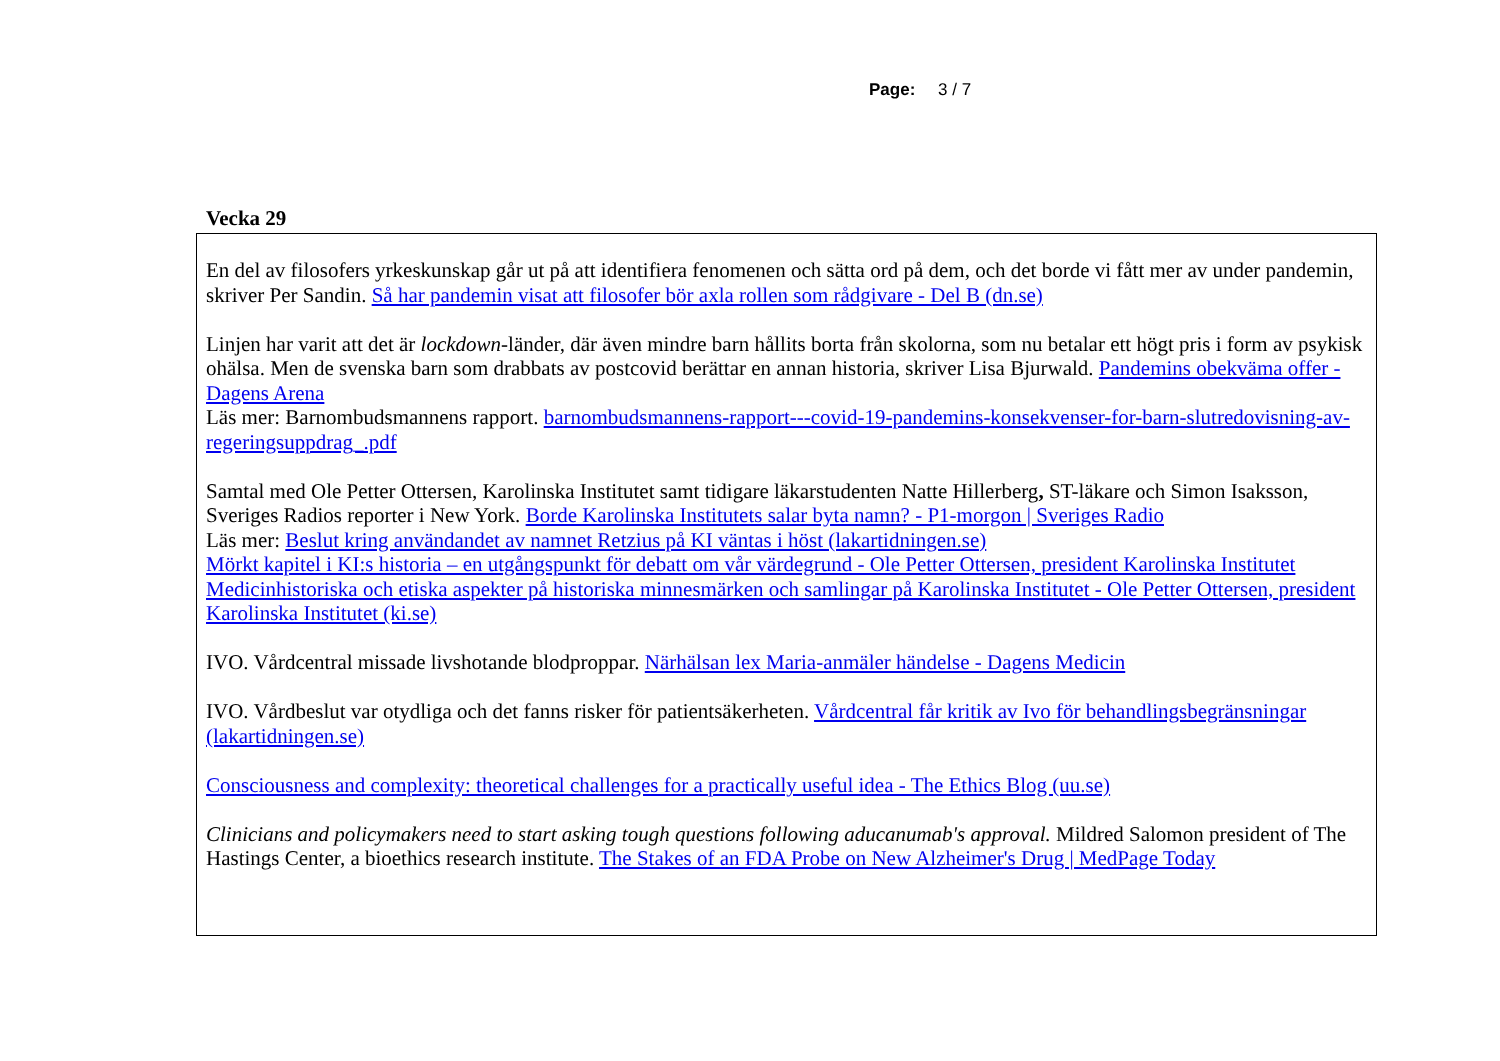Page: 3 / 7
Vecka 29
En del av filosofers yrkeskunskap går ut på att identifiera fenomenen och sätta ord på dem, och det borde vi fått mer av under pandemin, skriver Per Sandin. Så har pandemin visat att filosofer bör axla rollen som rådgivare - Del B (dn.se)
Linjen har varit att det är lockdown-länder, där även mindre barn hållits borta från skolorna, som nu betalar ett högt pris i form av psykisk ohälsa. Men de svenska barn som drabbats av postcovid berättar en annan historia, skriver Lisa Bjurwald. Pandemins obekväma offer - Dagens Arena
Läs mer: Barnombudsmannens rapport. barnombudsmannens-rapport---covid-19-pandemins-konsekvenser-for-barn-slutredovisning-av-regeringsuppdrag_.pdf
Samtal med Ole Petter Ottersen, Karolinska Institutet samt tidigare läkarstudenten Natte Hillerberg, ST-läkare och Simon Isaksson, Sveriges Radios reporter i New York. Borde Karolinska Institutets salar byta namn? - P1-morgon | Sveriges Radio
Läs mer: Beslut kring användandet av namnet Retzius på KI väntas i höst (lakartidningen.se)
Mörkt kapitel i KI:s historia – en utgångspunkt för debatt om vår värdegrund - Ole Petter Ottersen, president Karolinska Institutet
Medicinhistoriska och etiska aspekter på historiska minnesmärken och samlingar på Karolinska Institutet - Ole Petter Ottersen, president Karolinska Institutet (ki.se)
IVO. Vårdcentral missade livshotande blodproppar. Närhälsan lex Maria-anmäler händelse - Dagens Medicin
IVO. Vårdbeslut var otydliga och det fanns risker för patientsäkerheten. Vårdcentral får kritik av Ivo för behandlingsbegränsningar (lakartidningen.se)
Consciousness and complexity: theoretical challenges for a practically useful idea - The Ethics Blog (uu.se)
Clinicians and policymakers need to start asking tough questions following aducanumab's approval. Mildred Salomon president of The Hastings Center, a bioethics research institute. The Stakes of an FDA Probe on New Alzheimer's Drug | MedPage Today